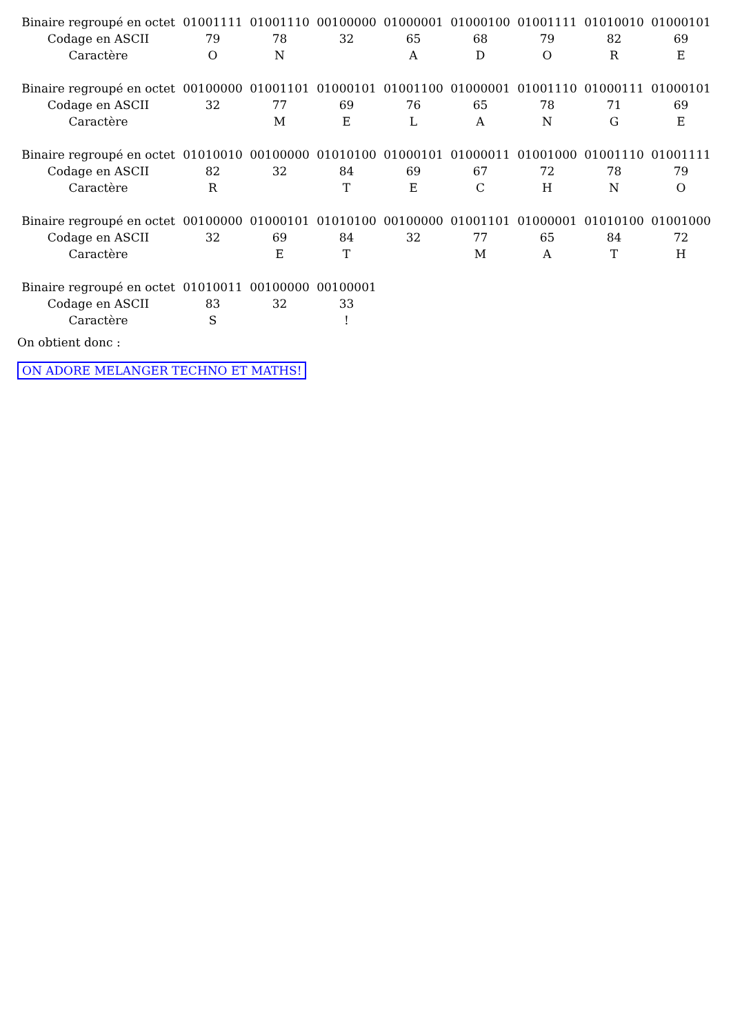| Binaire regroupé en octet | 01001111 | 01001110 | 00100000 | 01000001 | 01000100 | 01001111 | 01010010 | 01000101 |
| Codage en ASCII | 79 | 78 | 32 | 65 | 68 | 79 | 82 | 69 |
| Caractère | O | N | | A | D | O | R | E |
| Binaire regroupé en octet | 00100000 | 01001101 | 01000101 | 01001100 | 01000001 | 01001110 | 01000111 | 01000101 |
| Codage en ASCII | 32 | 77 | 69 | 76 | 65 | 78 | 71 | 69 |
| Caractère | | M | E | L | A | N | G | E |
| Binaire regroupé en octet | 01010010 | 00100000 | 01010100 | 01000101 | 01000011 | 01001000 | 01001110 | 01001111 |
| Codage en ASCII | 82 | 32 | 84 | 69 | 67 | 72 | 78 | 79 |
| Caractère | R | | T | E | C | H | N | O |
| Binaire regroupé en octet | 00100000 | 01000101 | 01010100 | 00100000 | 01001101 | 01000001 | 01010100 | 01001000 |
| Codage en ASCII | 32 | 69 | 84 | 32 | 77 | 65 | 84 | 72 |
| Caractère | | E | T | | M | A | T | H |
| Binaire regroupé en octet | 01010011 | 00100000 | 00100001 |
| Codage en ASCII | 83 | 32 | 33 |
| Caractère | S | | ! |
On obtient donc :
ON ADORE MELANGER TECHNO ET MATHS!